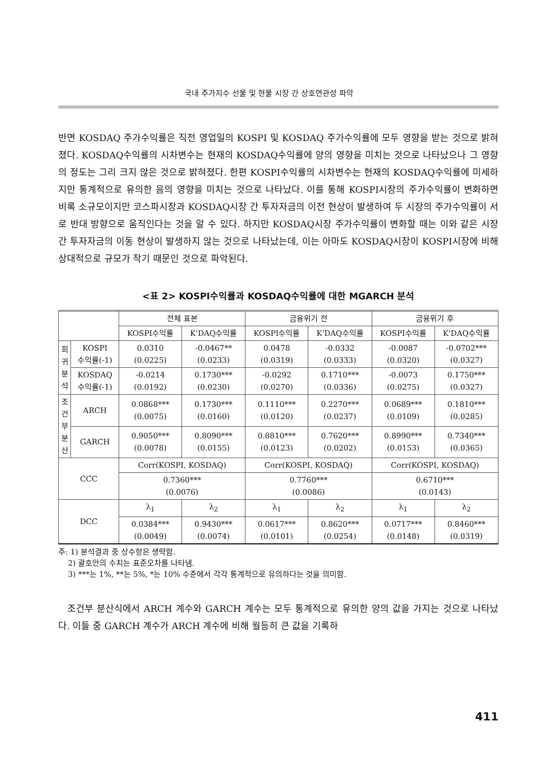국내 주가지수 선물 및 현물 시장 간 상호연관성 파악
반면 KOSDAQ 주가수익률은 직전 영업일의 KOSPI 및 KOSDAQ 주가수익률에 모두 영향을 받는 것으로 밝혀졌다. KOSDAQ수익률의 시차변수는 현재의 KOSDAQ수익률에 양의 영향을 미치는 것으로 나타났으나 그 영향의 정도는 그리 크지 않은 것으로 밝혀졌다. 한편 KOSPI수익률의 시차변수는 현재의 KOSDAQ수익률에 미세하지만 통계적으로 유의한 음의 영향을 미치는 것으로 나타났다. 이를 통해 KOSPI시장의 주가수익률이 변화하면 비록 소규모이지만 코스파시장과 KOSDAQ시장 간 투자자금의 이전 현상이 발생하여 두 시장의 주가수익률이 서로 반대 방향으로 움직인다는 것을 알 수 있다. 하지만 KOSDAQ시장 주가수익률이 변화할 때는 이와 같은 시장 간 투자자금의 이동 현상이 발생하지 않는 것으로 나타났는데, 이는 아마도 KOSDAQ시장이 KOSPI시장에 비해 상대적으로 규모가 작기 때문인 것으로 파악된다.
<표 2> KOSPI수익률과 KOSDAQ수익률에 대한 MGARCH 분석
| | | 전체 표본 | | 금융위기 전 | | 금융위기 후 | |
| --- | --- | --- | --- | --- | --- | --- | --- |
| | | KOSPI수익률 | K'DAQ수익률 | KOSPI수익률 | K'DAQ수익률 | KOSPI수익률 | K'DAQ수익률 |
| 회 귀 분 석 | KOSPI 수익률(-1) | 0.0310 (0.0225) | -0.0467** (0.0233) | 0.0478 (0.0319) | -0.0332 (0.0333) | -0.0087 (0.0320) | -0.0702*** (0.0327) |
| | KOSDAQ 수익률(-1) | -0.0214 (0.0192) | 0.1730*** (0.0230) | -0.0292 (0.0270) | 0.1710*** (0.0336) | -0.0073 (0.0275) | 0.1750*** (0.0327) |
| 조 건 부 분 산 | ARCH | 0.0868*** (0.0075) | 0.1730*** (0.0160) | 0.1110*** (0.0120) | 0.2270*** (0.0237) | 0.0689*** (0.0109) | 0.1810*** (0.0285) |
| | GARCH | 0.9050*** (0.0078) | 0.8090*** (0.0155) | 0.8810*** (0.0123) | 0.7620*** (0.0202) | 0.8990*** (0.0153) | 0.7340*** (0.0365) |
| CCC | | Corr(KOSPI, KOSDAQ) | | Corr(KOSPI, KOSDAQ) | | Corr(KOSPI, KOSDAQ) | |
| | | 0.7360*** (0.0076) | | 0.7760*** (0.0086) | | 0.6710*** (0.0143) | |
| DCC | | λ<sub>1</sub> | λ<sub>2</sub> | λ<sub>1</sub> | λ<sub>2</sub> | λ<sub>1</sub> | λ<sub>2</sub> |
| | | 0.0384*** (0.0049) | 0.9430*** (0.0074) | 0.0617*** (0.0101) | 0.8620*** (0.0254) | 0.0717*** (0.0148) | 0.8460*** (0.0319) |
주: 1) 분석결과 중 상수항은 생략함.
2) 괄호안의 수치는 표준오차를 나타냄.
3) ***는 1%, **는 5%, *는 10% 수준에서 각각 통계적으로 유의하다는 것을 의미함.
조건부 분산식에서 ARCH 계수와 GARCH 계수는 모두 통계적으로 유의한 양의 값을 가지는 것으로 나타났다. 이들 중 GARCH 계수가 ARCH 계수에 비해 월등히 큰 값을 기록하
411